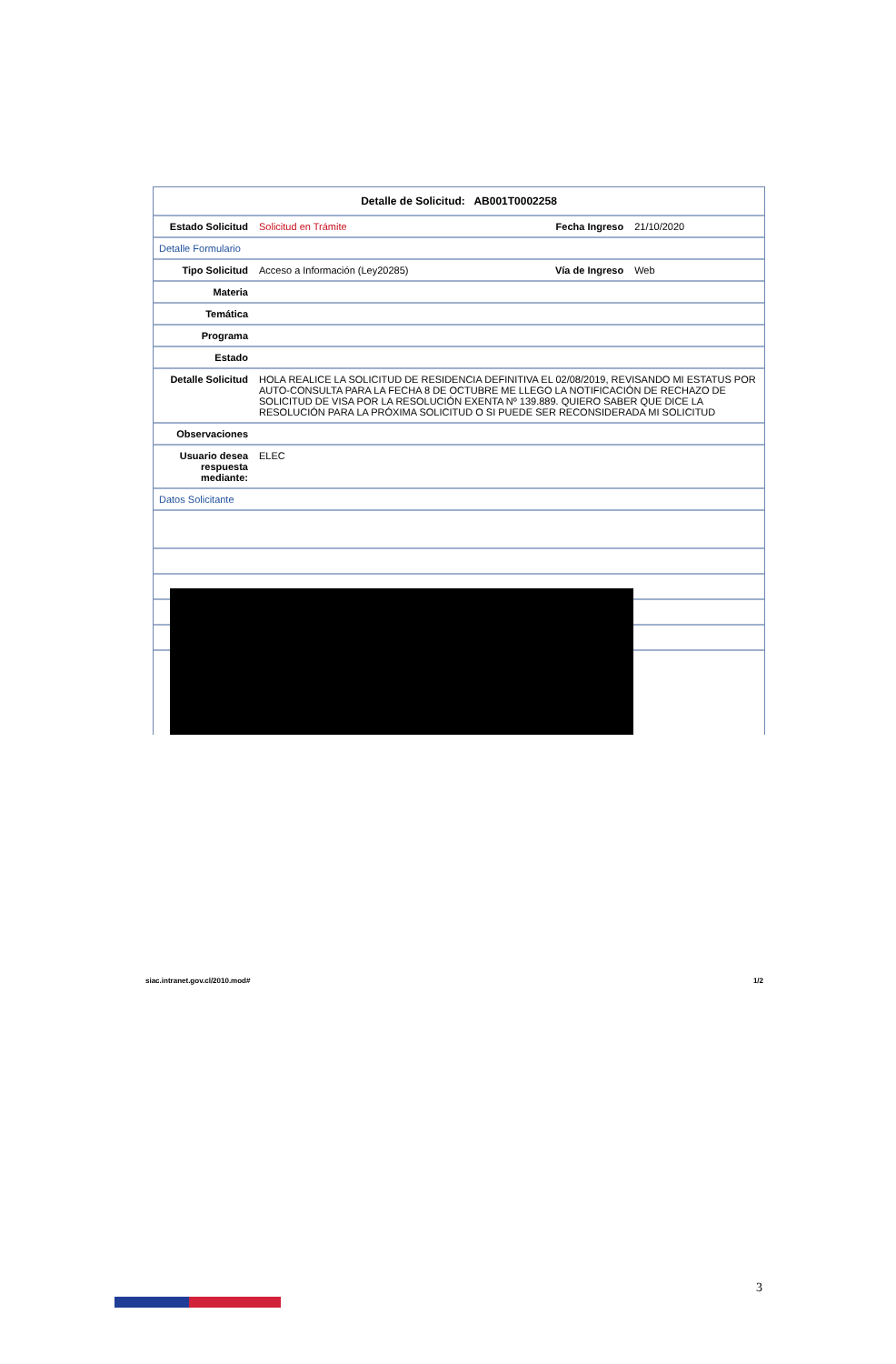| Detalle de Solicitud: AB001T0002258 | | | |
| Estado Solicitud | Solicitud en Trámite | Fecha Ingreso | 21/10/2020 |
| Detalle Formulario | | | |
| Tipo Solicitud | Acceso a Información (Ley20285) | Vía de Ingreso | Web |
| Materia | | | |
| Temática | | | |
| Programa | | | |
| Estado | | | |
| Detalle Solicitud | HOLA REALICE LA SOLICITUD DE RESIDENCIA DEFINITIVA EL 02/08/2019, REVISANDO MI ESTATUS POR AUTO-CONSULTA PARA LA FECHA 8 DE OCTUBRE ME LLEGO LA NOTIFICACIÓN DE RECHAZO DE SOLICITUD DE VISA POR LA RESOLUCIÓN EXENTA Nº 139.889. QUIERO SABER QUE DICE LA RESOLUCIÓN PARA LA PRÓXIMA SOLICITUD O SI PUEDE SER RECONSIDERADA MI SOLICITUD | | |
| Observaciones | | | |
| Usuario desea respuesta mediante: | ELEC | | |
| Datos Solicitante | | | |
siac.intranet.gov.cl/2010.mod# 1/2
3